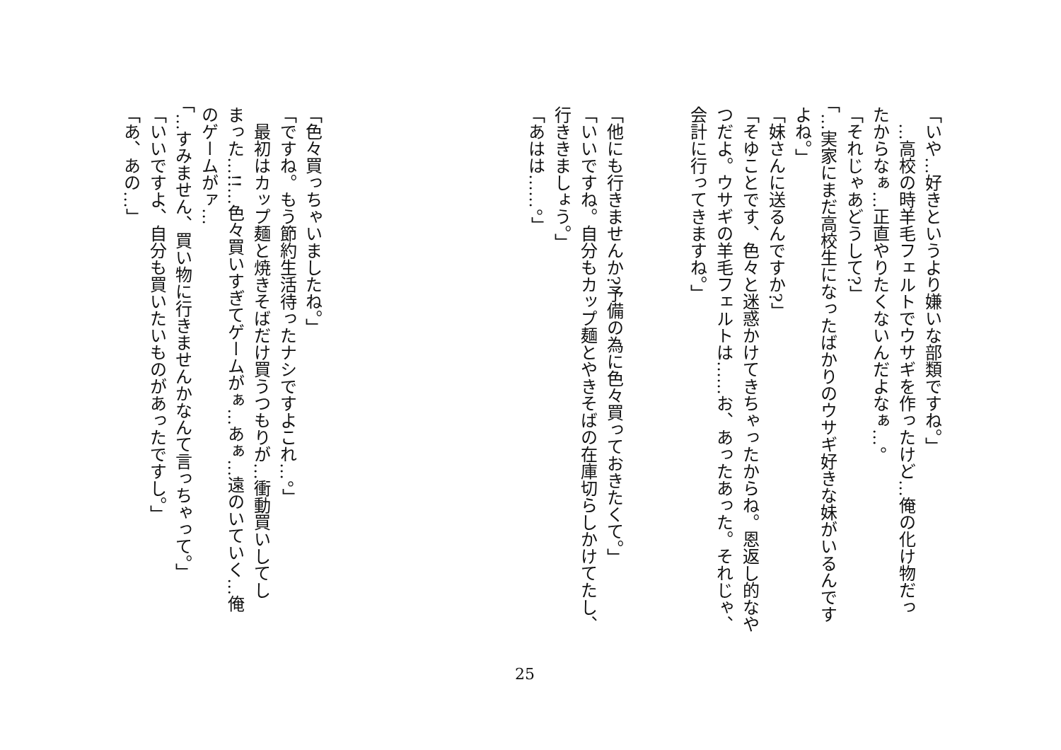「いや…好きというより嫌いな部類ですね。」
　…高校の時羊毛フェルトでウサギを作ったけど…俺の化け物だっ
たからなぁ…正直やりたくないんだよなぁ…。
「それじゃあどうして?」
「…実家にまだ高校生になったばかりのウサギ好きな妹がいるんです
よね。」
「妹さんに送るんですか?」
「そゆことです、色々と迷惑かけてきちゃったからね。恩返し的なや
つだよ。ウサギの羊毛フェルトは……お、あったあった。それじゃ、
会計に行ってきますね。」
「他にも行きませんか?予備の為に色々買っておきたくて。」
「いいですね。自分もカップ麺とやきそばの在庫切らしかけてたし、
行ききましょう。」
「あはは……。」
「色々買っちゃいましたね。」
「ですね。もう節約生活待ったナシですよこれ…。」
　最初はカップ麺と焼きそばだけ買うつもりが…衝動買いしてし
まった…!!…色々買いすぎてゲームがぁ…あぁ…遠のいていく…俺
のゲームがァ…
「…すみません、買い物に行きませんかなんて言っちゃって。」
「いいですよ、自分も買いたいものがあったですし。」
「あ、あの…」
25